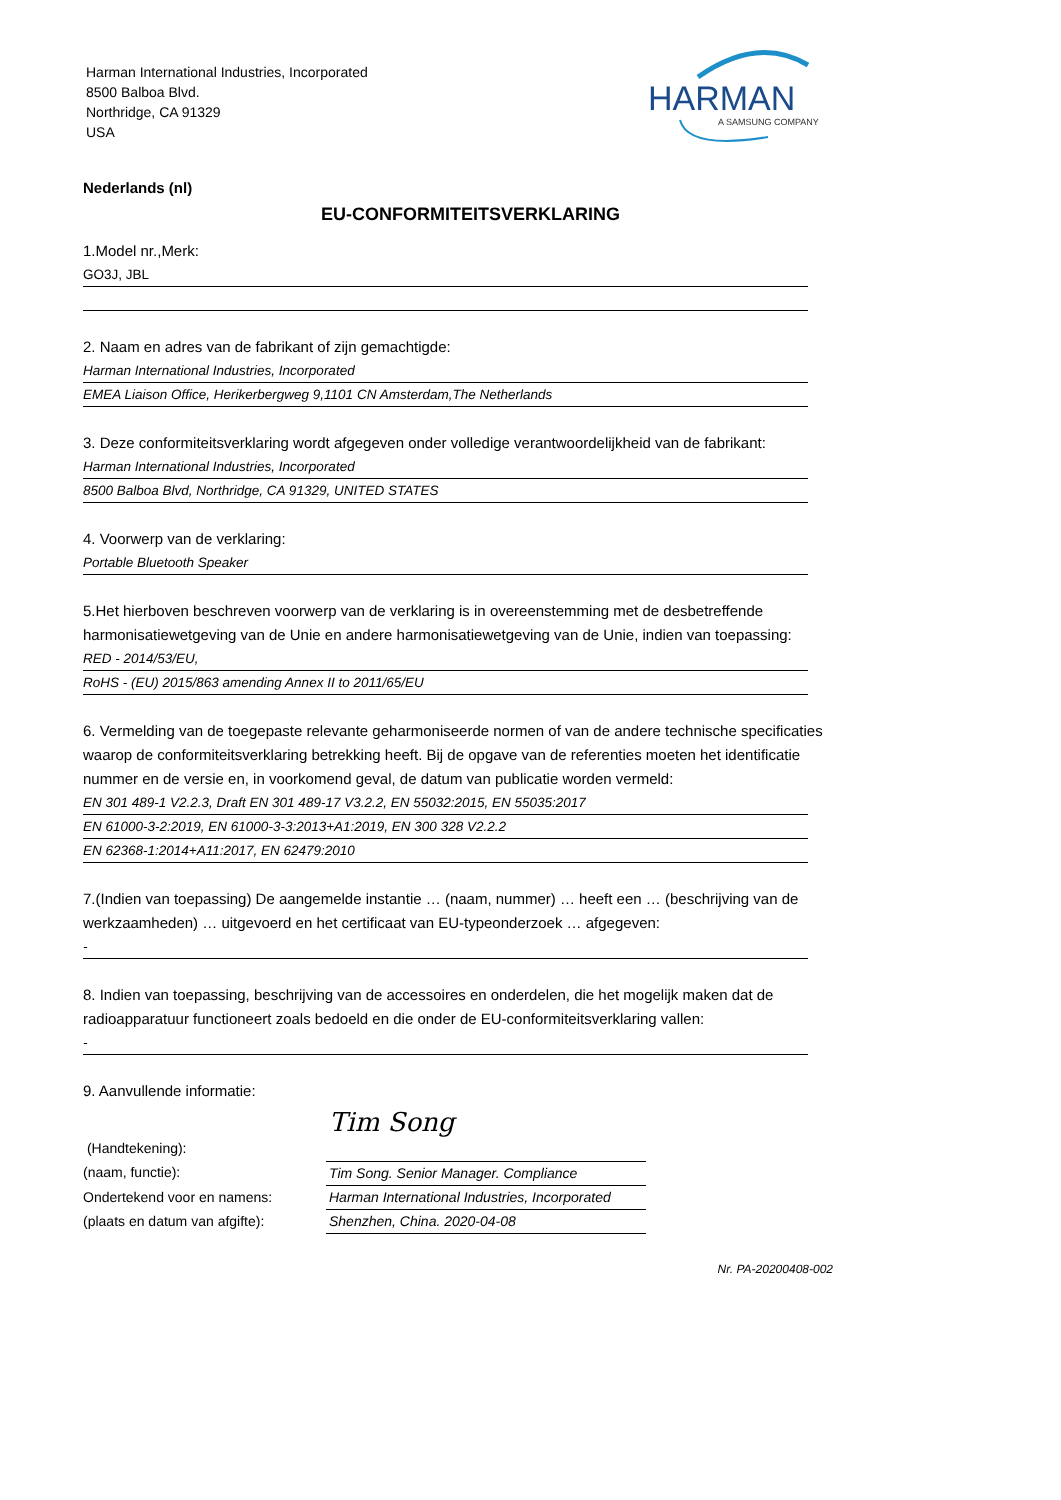Harman International Industries, Incorporated
8500 Balboa Blvd.
Northridge, CA 91329
USA
HARMAN
A SAMSUNG COMPANY
Nederlands (nl)
EU-CONFORMITEITSVERKLARING
1.Model nr.,Merk:
GO3J, JBL
2. Naam en adres van de fabrikant of zijn gemachtigde:
Harman International Industries, Incorporated
EMEA Liaison Office, Herikerbergweg 9,1101 CN Amsterdam,The Netherlands
3. Deze conformiteitsverklaring wordt afgegeven onder volledige verantwoordelijkheid van de fabrikant:
Harman International Industries, Incorporated
8500 Balboa Blvd, Northridge, CA 91329, UNITED STATES
4. Voorwerp van de verklaring:
Portable Bluetooth Speaker
5.Het hierboven beschreven voorwerp van de verklaring is in overeenstemming met de desbetreffende harmonisatiewetgeving van de Unie en andere harmonisatiewetgeving van de Unie, indien van toepassing:
RED - 2014/53/EU,
RoHS - (EU) 2015/863 amending Annex II to 2011/65/EU
6. Vermelding van de toegepaste relevante geharmoniseerde normen of van de andere technische specificaties waarop de conformiteitsverklaring betrekking heeft. Bij de opgave van de referenties moeten het identificatie nummer en de versie en, in voorkomend geval, de datum van publicatie worden vermeld:
EN 301 489-1 V2.2.3, Draft EN 301 489-17 V3.2.2, EN 55032:2015, EN 55035:2017
EN 61000-3-2:2019, EN 61000-3-3:2013+A1:2019, EN 300 328 V2.2.2
EN 62368-1:2014+A11:2017, EN 62479:2010
7.(Indien van toepassing) De aangemelde instantie … (naam, nummer) … heeft een … (beschrijving van de werkzaamheden) … uitgevoerd en het certificaat van EU-typeonderzoek … afgegeven:
-
8. Indien van toepassing, beschrijving van de accessoires en onderdelen, die het mogelijk maken dat de radioapparatuur functioneert zoals bedoeld en die onder de EU-conformiteitsverklaring vallen:
-
9. Aanvullende informatie:
(Handtekening):
(naam, functie):
Ondertekend voor en namens:
(plaats en datum van afgifte):
Tim Song
Tim Song. Senior Manager. Compliance
Harman International Industries, Incorporated
Shenzhen, China. 2020-04-08
Nr. PA-20200408-002